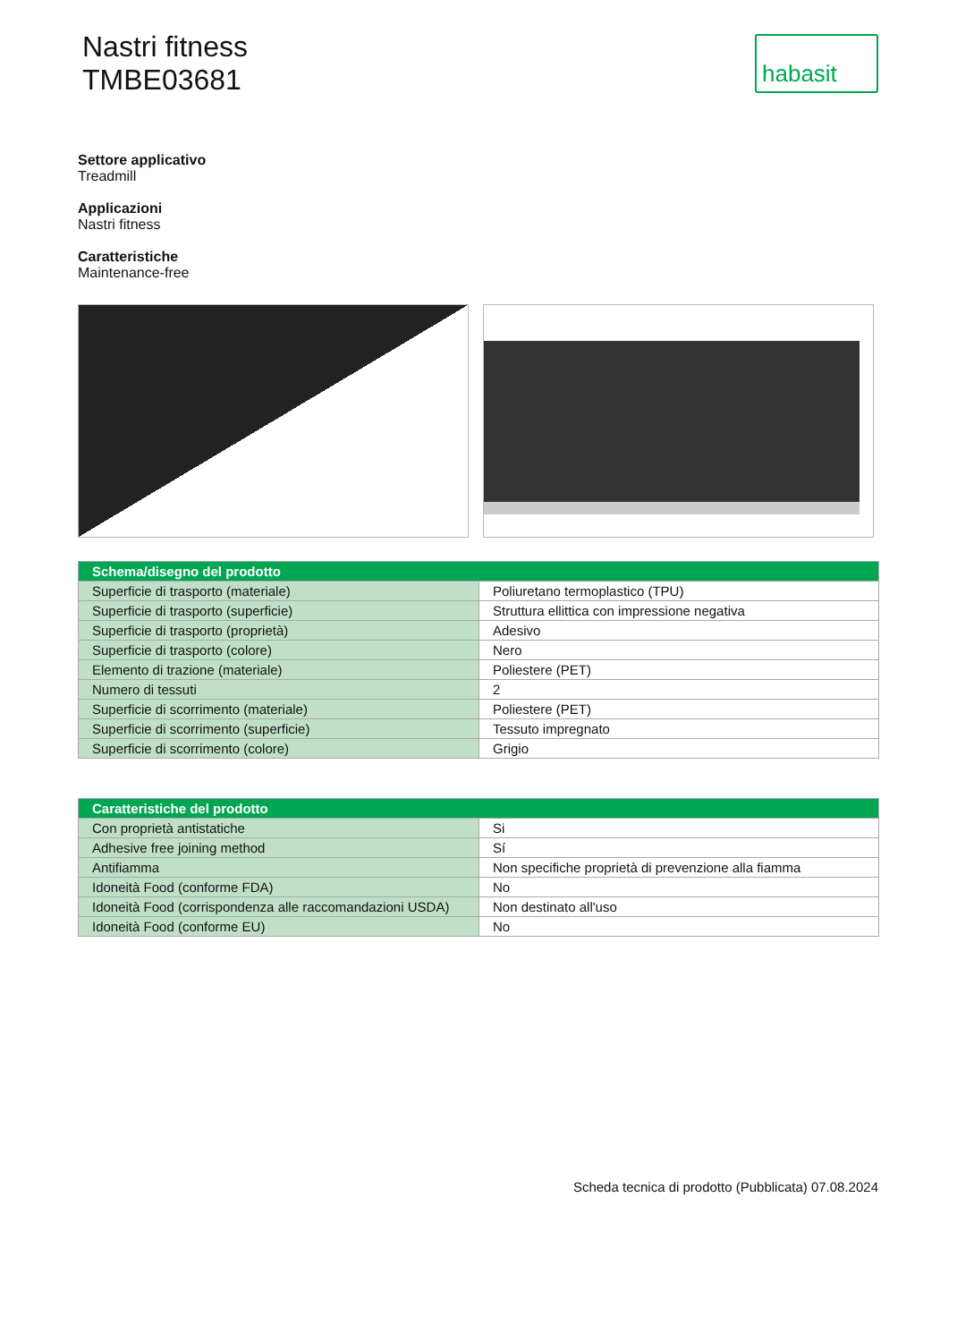Nastri fitness
TMBE03681
habasit
Settore applicativo
Treadmill
Applicazioni
Nastri fitness
Caratteristiche
Maintenance-free
| Schema/disegno del prodotto | |
| --- | --- |
| Superficie di trasporto (materiale) | Poliuretano termoplastico (TPU) |
| Superficie di trasporto (superficie) | Struttura ellittica con impressione negativa |
| Superficie di trasporto (proprietà) | Adesivo |
| Superficie di trasporto (colore) | Nero |
| Elemento di trazione (materiale) | Poliestere (PET) |
| Numero di tessuti | 2 |
| Superficie di scorrimento (materiale) | Poliestere (PET) |
| Superficie di scorrimento (superficie) | Tessuto impregnato |
| Superficie di scorrimento (colore) | Grigio |
| Caratteristiche del prodotto | |
| --- | --- |
| Con proprietà antistatiche | Si |
| Adhesive free joining method | Sí |
| Antifiamma | Non specifiche proprietà di prevenzione alla fiamma |
| Idoneità Food (conforme FDA) | No |
| Idoneità Food (corrispondenza alle raccomandazioni USDA) | Non destinato all'uso |
| Idoneità Food (conforme EU) | No |
Scheda tecnica di prodotto (Pubblicata) 07.08.2024